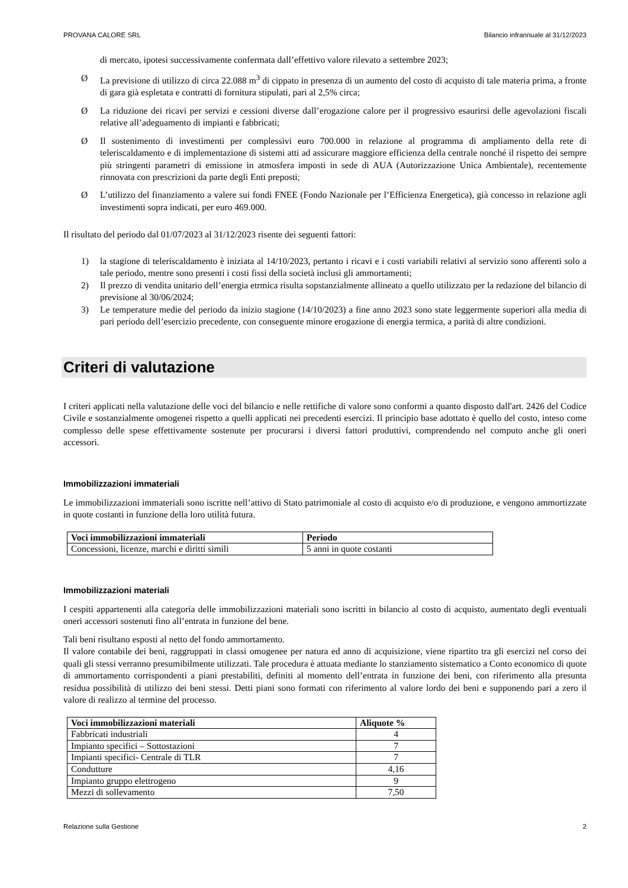PROVANA CALORE SRL Bilancio infrannuale al 31/12/2023
di mercato, ipotesi successivamente confermata dall’effettivo valore rilevato a settembre 2023;
Ø La previsione di utilizzo di circa 22.088 m<sup>3</sup> di cippato in presenza di un aumento del costo di acquisto di tale materia prima, a fronte di gara già espletata e contratti di fornitura stipulati, pari al 2,5% circa;
Ø La riduzione dei ricavi per servizi e cessioni diverse dall’erogazione calore per il progressivo esaurirsi delle agevolazioni fiscali relative all’adeguamento di impianti e fabbricati;
Ø Il sostenimento di investimenti per complessivi euro 700.000 in relazione al programma di ampliamento della rete di teleriscaldamento e di implementazione di sistemi atti ad assicurare maggiore efficienza della centrale nonché il rispetto dei sempre più stringenti parametri di emissione in atmosfera imposti in sede di AUA (Autorizzazione Unica Ambientale), recentemente rinnovata con prescrizioni da parte degli Enti preposti;
Ø L’utilizzo del finanziamento a valere sui fondi FNEE (Fondo Nazionale per l’Efficienza Energetica), già concesso in relazione agli investimenti sopra indicati, per euro 469.000.
Il risultato del periodo dal 01/07/2023 al 31/12/2023 risente dei seguenti fattori:
1) la stagione di teleriscaldamento è iniziata al 14/10/2023, pertanto i ricavi e i costi variabili relativi al servizio sono afferenti solo a tale periodo, mentre sono presenti i costi fissi della società inclusi gli ammortamenti;
2) Il prezzo di vendita unitario dell’energia etrmica risulta sopstanzialmente allineato a quello utilizzato per la redazione del bilancio di previsione al 30/06/2024;
3) Le temperature medie del periodo da inizio stagione (14/10/2023) a fine anno 2023 sono state leggermente superiori alla media di pari periodo dell’esercizio precedente, con conseguente minore erogazione di energia termica, a parità di altre condizioni.
Criteri di valutazione
I criteri applicati nella valutazione delle voci del bilancio e nelle rettifiche di valore sono conformi a quanto disposto dall'art. 2426 del Codice Civile e sostanzialmente omogenei rispetto a quelli applicati nei precedenti esercizi. Il principio base adottato è quello del costo, inteso come complesso delle spese effettivamente sostenute per procurarsi i diversi fattori produttivi, comprendendo nel computo anche gli oneri accessori.
Immobilizzazioni immateriali
Le immobilizzazioni immateriali sono iscritte nell’attivo di Stato patrimoniale al costo di acquisto e/o di produzione, e vengono ammortizzate in quote costanti in funzione della loro utilità futura.
| Voci immobilizzazioni immateriali | Periodo |
| --- | --- |
| Concessioni, licenze, marchi e diritti simili | 5 anni in quote costanti |
Immobilizzazioni materiali
I cespiti appartenenti alla categoria delle immobilizzazioni materiali sono iscritti in bilancio al costo di acquisto, aumentato degli eventuali oneri accessori sostenuti fino all’entrata in funzione del bene.
Tali beni risultano esposti al netto del fondo ammortamento.
Il valore contabile dei beni, raggruppati in classi omogenee per natura ed anno di acquisizione, viene ripartito tra gli esercizi nel corso dei quali gli stessi verranno presumibilmente utilizzati. Tale procedura è attuata mediante lo stanziamento sistematico a Conto economico di quote di ammortamento corrispondenti a piani prestabiliti, definiti al momento dell’entrata in funzione dei beni, con riferimento alla presunta residua possibilità di utilizzo dei beni stessi. Detti piani sono formati con riferimento al valore lordo dei beni e supponendo pari a zero il valore di realizzo al termine del processo.
| Voci immobilizzazioni materiali | Aliquote % |
| --- | --- |
| Fabbricati industriali | 4 |
| Impianto specifici – Sottostazioni | 7 |
| Impianti specifici- Centrale di TLR | 7 |
| Condutture | 4,16 |
| Impianto gruppo elettrogeno | 9 |
| Mezzi di sollevamento | 7,50 |
Relazione sulla Gestione 2